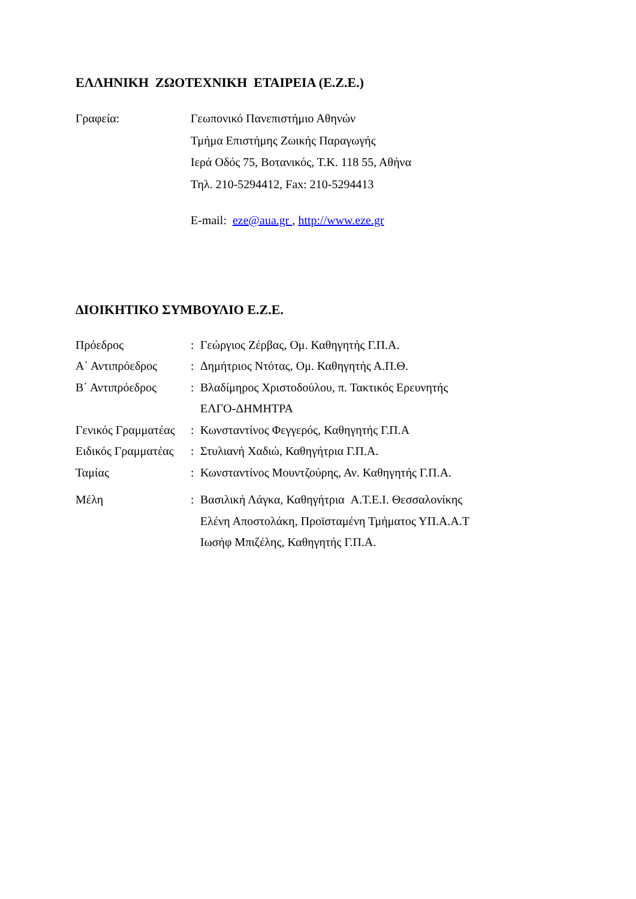ΕΛΛΗΝΙΚΗ ΖΩΟΤΕΧΝΙΚΗ ΕΤΑΙΡΕΙΑ (Ε.Ζ.Ε.)
Γραφεία: Γεωπονικό Πανεπιστήμιο Αθηνών
Τμήμα Επιστήμης Ζωικής Παραγωγής
Ιερά Οδός 75, Βοτανικός, Τ.Κ. 118 55, Αθήνα
Τηλ. 210-5294412, Fax: 210-5294413
E-mail: eze@aua.gr , http://www.eze.gr
ΔΙΟΙΚΗΤΙΚΟ ΣΥΜΒΟΥΛΙΟ Ε.Ζ.Ε.
Πρόεδρος : Γεώργιος Ζέρβας, Ομ. Καθηγητής Γ.Π.Α.
Α΄ Αντιπρόεδρος : Δημήτριος Ντότας, Ομ. Καθηγητής Α.Π.Θ.
Β΄ Αντιπρόεδρος : Βλαδίμηρος Χριστοδούλου, π. Τακτικός Ερευνητής
ΕΛΓΟ-ΔΗΜΗΤΡΑ
Γενικός Γραμματέας
: Κωνσταντίνος Φεγγερός, Καθηγητής Γ.Π.Α
Ειδικός Γραμματέας
: Στυλιανή Χαδιώ, Καθηγήτρια Γ.Π.Α.
Ταμίας : Κωνσταντίνος Μουντζούρης, Αν. Καθηγητής Γ.Π.Α.
Μέλη : Βασιλική Λάγκα, Καθηγήτρια Α.Τ.Ε.Ι. Θεσσαλονίκης
Ελένη Αποστολάκη, Προϊσταμένη Τμήματος ΥΠ.Α.Α.Τ
Ιωσήφ Μπιζέλης, Καθηγητής Γ.Π.Α.